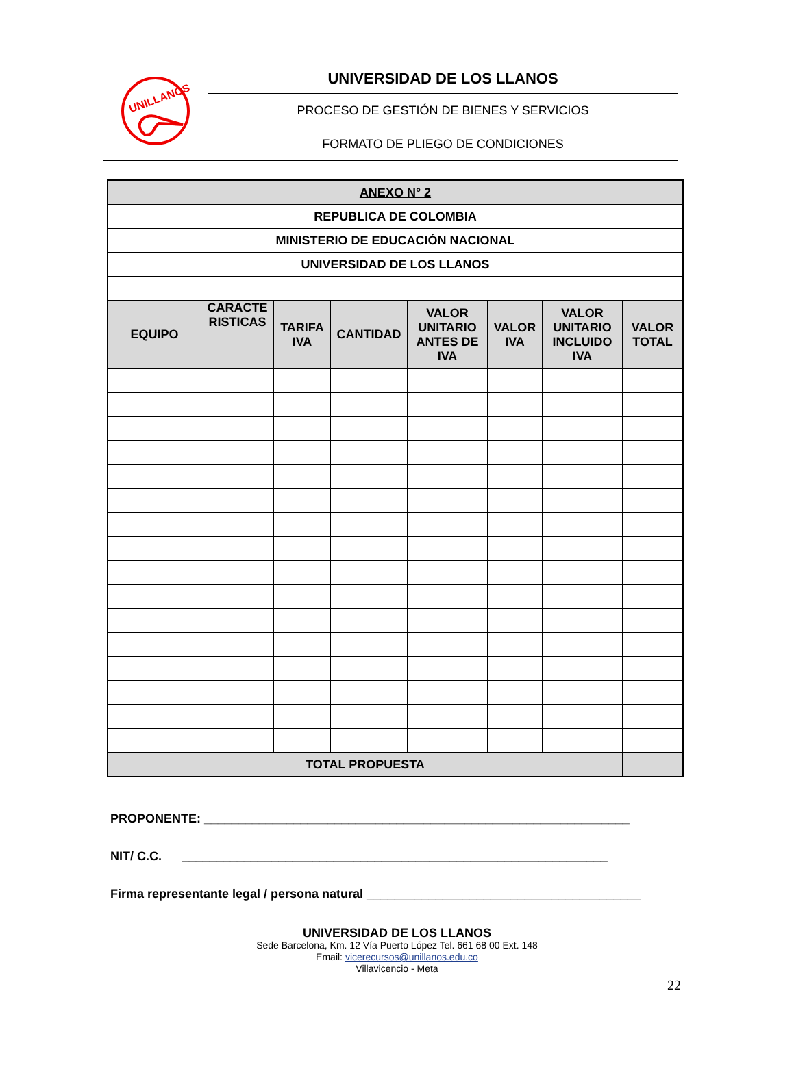| UNILLANOS | UNIVERSIDAD DE LOS LLANOS |
| | PROCESO DE GESTIÓN DE BIENES Y SERVICIOS |
| | FORMATO DE PLIEGO DE CONDICIONES |
| ANEXO N° 2 | | | | | | | |
| REPUBLICA DE COLOMBIA | | | | | | | |
| MINISTERIO DE EDUCACIÓN NACIONAL | | | | | | | |
| UNIVERSIDAD DE LOS LLANOS | | | | | | | |
| EQUIPO | CARACTE RISTICAS | TARIFA IVA | CANTIDAD | VALOR UNITARIO ANTES DE IVA | VALOR IVA | VALOR UNITARIO INCLUIDO IVA | VALOR TOTAL |
| TOTAL PROPUESTA | | | | | | | |
PROPONENTE: ______________________________________________________________
NIT/ C.C. ______________________________________________________________
Firma representante legal / persona natural ________________________________________
UNIVERSIDAD DE LOS LLANOS
Sede Barcelona, Km. 12 Vía Puerto López Tel. 661 68 00 Ext. 148
Email: vicerecursos@unillanos.edu.co
Villavicencio - Meta
22